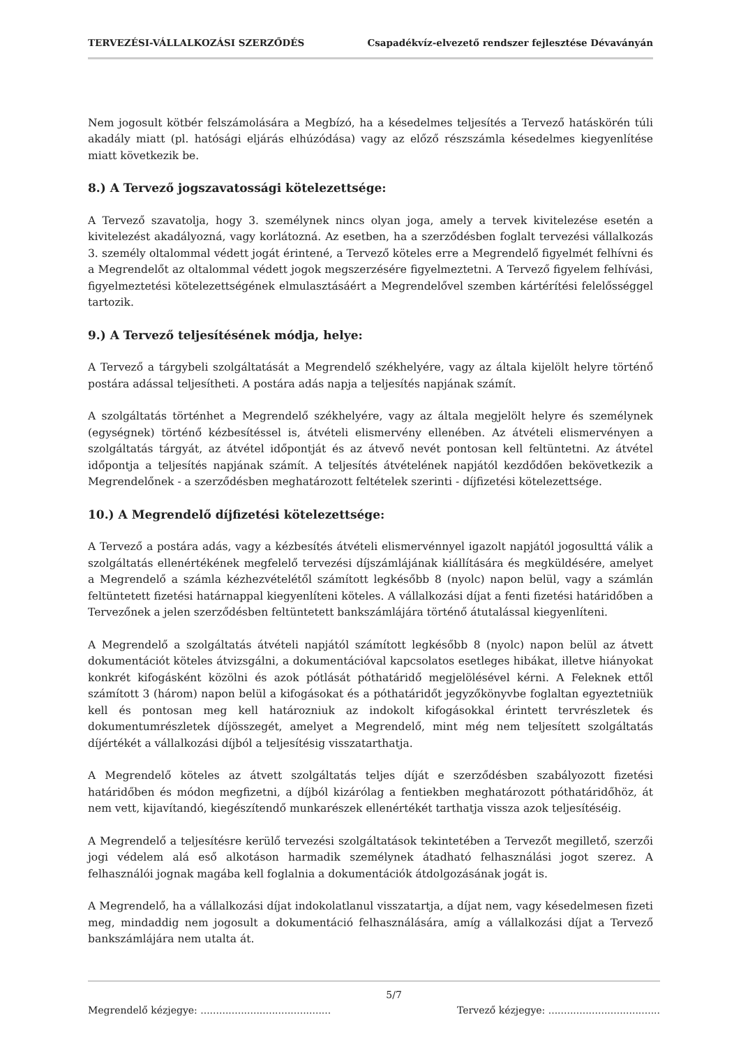TERVEZÉSI-VÁLLALKOZÁSI SZERZŐDÉS Csapadékvíz-elvezető rendszer fejlesztése Dévaványán
Nem jogosult kötbér felszámolására a Megbízó, ha a késedelmes teljesítés a Tervező hatáskörén túli akadály miatt (pl. hatósági eljárás elhúzódása) vagy az előző részszámla késedelmes kiegyenlítése miatt következik be.
8.) A Tervező jogszavatossági kötelezettsége:
A Tervező szavatolja, hogy 3. személynek nincs olyan joga, amely a tervek kivitelezése esetén a kivitelezést akadályozná, vagy korlátozná. Az esetben, ha a szerződésben foglalt tervezési vállalkozás 3. személy oltalommal védett jogát érintené, a Tervező köteles erre a Megrendelő figyelmét felhívni és a Megrendelőt az oltalommal védett jogok megszerzésére figyelmeztetni. A Tervező figyelem felhívási, figyelmeztetési kötelezettségének elmulasztásáért a Megrendelővel szemben kártérítési felelősséggel tartozik.
9.) A Tervező teljesítésének módja, helye:
A Tervező a tárgybeli szolgáltatását a Megrendelő székhelyére, vagy az általa kijelölt helyre történő postára adással teljesítheti. A postára adás napja a teljesítés napjának számít.
A szolgáltatás történhet a Megrendelő székhelyére, vagy az általa megjelölt helyre és személynek (egységnek) történő kézbesítéssel is, átvételi elismervény ellenében. Az átvételi elismervényen a szolgáltatás tárgyát, az átvétel időpontját és az átvevő nevét pontosan kell feltüntetni. Az átvétel időpontja a teljesítés napjának számít. A teljesítés átvételének napjától kezdődően bekövetkezik a Megrendelőnek - a szerződésben meghatározott feltételek szerinti - díjfizetési kötelezettsége.
10.) A Megrendelő díjfizetési kötelezettsége:
A Tervező a postára adás, vagy a kézbesítés átvételi elismervénnyel igazolt napjától jogosulttá válik a szolgáltatás ellenértékének megfelelő tervezési díjszámlájának kiállítására és megküldésére, amelyet a Megrendelő a számla kézhezvételétől számított legkésőbb 8 (nyolc) napon belül, vagy a számlán feltüntetett fizetési határnappal kiegyenlíteni köteles. A vállalkozási díjat a fenti fizetési határidőben a Tervezőnek a jelen szerződésben feltüntetett bankszámlájára történő átutalással kiegyenlíteni.
A Megrendelő a szolgáltatás átvételi napjától számított legkésőbb 8 (nyolc) napon belül az átvett dokumentációt köteles átvizsgálni, a dokumentációval kapcsolatos esetleges hibákat, illetve hiányokat konkrét kifogásként közölni és azok pótlását póthatáridő megjelölésével kérni. A Feleknek ettől számított 3 (három) napon belül a kifogásokat és a póthatáridőt jegyzőkönyvbe foglaltan egyeztetniük kell és pontosan meg kell határozniuk az indokolt kifogásokkal érintett tervrészletek és dokumentumrészletek díjösszegét, amelyet a Megrendelő, mint még nem teljesített szolgáltatás díjértékét a vállalkozási díjból a teljesítésig visszatarthatja.
A Megrendelő köteles az átvett szolgáltatás teljes díját e szerződésben szabályozott fizetési határidőben és módon megfizetni, a díjból kizárólag a fentiekben meghatározott póthatáridőhöz, át nem vett, kijavítandó, kiegészítendő munkarészek ellenértékét tarthatja vissza azok teljesítéséig.
A Megrendelő a teljesítésre kerülő tervezési szolgáltatások tekintetében a Tervezőt megillető, szerzői jogi védelem alá eső alkotáson harmadik személynek átadható felhasználási jogot szerez. A felhasználói jognak magába kell foglalnia a dokumentációk átdolgozásának jogát is.
A Megrendelő, ha a vállalkozási díjat indokolatlanul visszatartja, a díjat nem, vagy késedelmesen fizeti meg, mindaddig nem jogosult a dokumentáció felhasználására, amíg a vállalkozási díjat a Tervező bankszámlájára nem utalta át.
Megrendelő kézjegye: .......................................... 5/7 Tervező kézjegye: ....................................